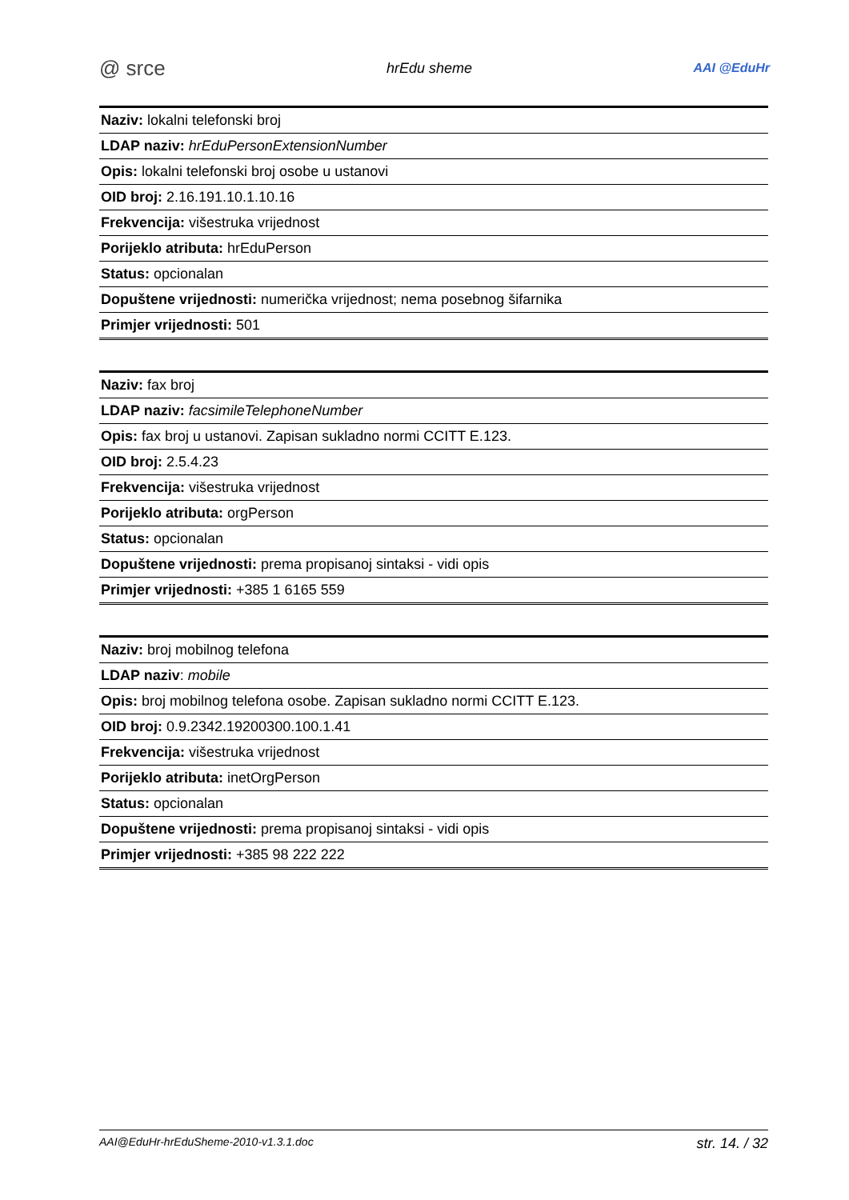@ srce hrEdu sheme AAI @EduHr
| Naziv: lokalni telefonski broj |
| LDAP naziv: hrEduPersonExtensionNumber |
| Opis: lokalni telefonski broj osobe u ustanovi |
| OID broj: 2.16.191.10.1.10.16 |
| Frekvencija: višestruka vrijednost |
| Porijeklo atributa: hrEduPerson |
| Status: opcionalan |
| Dopuštene vrijednosti: numerička vrijednost; nema posebnog šifarnika |
| Primjer vrijednosti: 501 |
| Naziv: fax broj |
| LDAP naziv: facsimileTelephoneNumber |
| Opis: fax broj u ustanovi. Zapisan sukladno normi CCITT E.123. |
| OID broj: 2.5.4.23 |
| Frekvencija: višestruka vrijednost |
| Porijeklo atributa: orgPerson |
| Status: opcionalan |
| Dopuštene vrijednosti: prema propisanoj sintaksi - vidi opis |
| Primjer vrijednosti: +385 1 6165 559 |
| Naziv: broj mobilnog telefona |
| LDAP naziv : mobile |
| Opis: broj mobilnog telefona osobe. Zapisan sukladno normi CCITT E.123. |
| OID broj: 0.9.2342.19200300.100.1.41 |
| Frekvencija: višestruka vrijednost |
| Porijeklo atributa: inetOrgPerson |
| Status: opcionalan |
| Dopuštene vrijednosti: prema propisanoj sintaksi - vidi opis |
| Primjer vrijednosti: +385 98 222 222 |
AAI@EduHr-hrEduSheme-2010-v1.3.1.doc str. 14. / 32